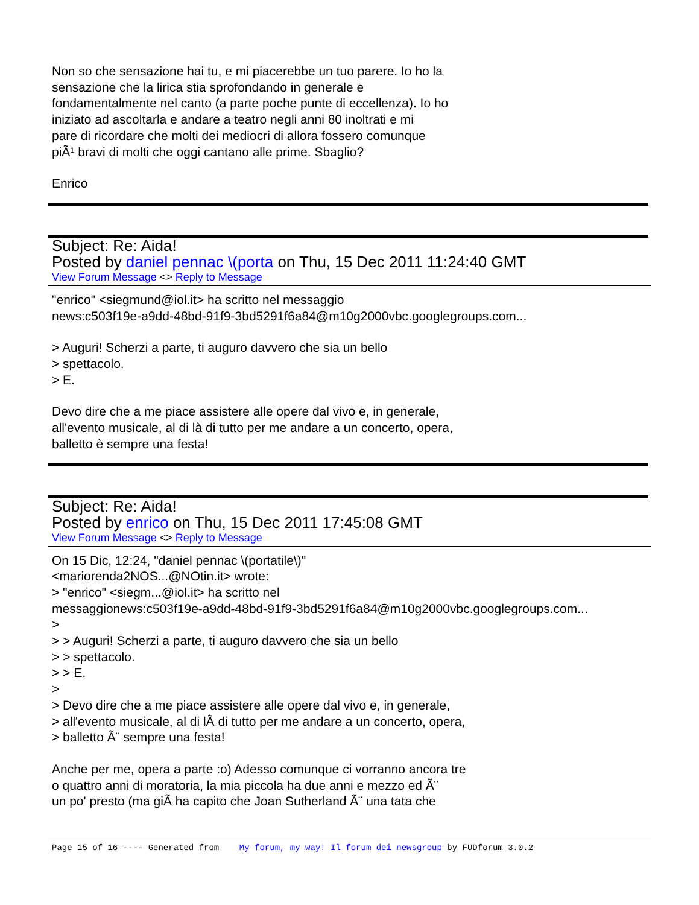Non so che sensazione hai tu, e mi piacerebbe un tuo parere. Io ho la
sensazione che la lirica stia sprofondando in generale e
fondamentalmente nel canto (a parte poche punte di eccellenza). Io ho
iniziato ad ascoltarla e andare a teatro negli anni 80 inoltrati e mi
pare di ricordare che molti dei mediocri di allora fossero comunque
piÃ¹ bravi di molti che oggi cantano alle prime. Sbaglio?
Enrico
Subject: Re: Aida!
Posted by daniel pennac \(porta on Thu, 15 Dec 2011 11:24:40 GMT
View Forum Message <> Reply to Message
"enrico" <siegmund@iol.it> ha scritto nel messaggio
news:c503f19e-a9dd-48bd-91f9-3bd5291f6a84@m10g2000vbc.googlegroups.com...
> Auguri! Scherzi a parte, ti auguro davvero che sia un bello
> spettacolo.
> E.
Devo dire che a me piace assistere alle opere dal vivo e, in generale,
all'evento musicale, al di là di tutto per me andare a un concerto, opera,
balletto è sempre una festa!
Subject: Re: Aida!
Posted by enrico on Thu, 15 Dec 2011 17:45:08 GMT
View Forum Message <> Reply to Message
On 15 Dic, 12:24, "daniel pennac \(portatile\)"
<mariorenda2NOS...@NOtin.it> wrote:
> "enrico" <siegm...@iol.it> ha scritto nel
messaggionews:c503f19e-a9dd-48bd-91f9-3bd5291f6a84@m10g2000vbc.googlegroups.com...
>
> > Auguri! Scherzi a parte, ti auguro davvero che sia un bello
> > spettacolo.
> > E.
>
> Devo dire che a me piace assistere alle opere dal vivo e, in generale,
> all'evento musicale, al di lÃ di tutto per me andare a un concerto, opera,
> balletto Ã¨ sempre una festa!
Anche per me, opera a parte :o) Adesso comunque ci vorranno ancora tre
o quattro anni di moratoria, la mia piccola ha due anni e mezzo ed Ã¨
un po' presto (ma giÃ ha capito che Joan Sutherland Ã¨ una tata che
Page 15 of 16 ---- Generated from My forum, my way! Il forum dei newsgroup by FUDforum 3.0.2